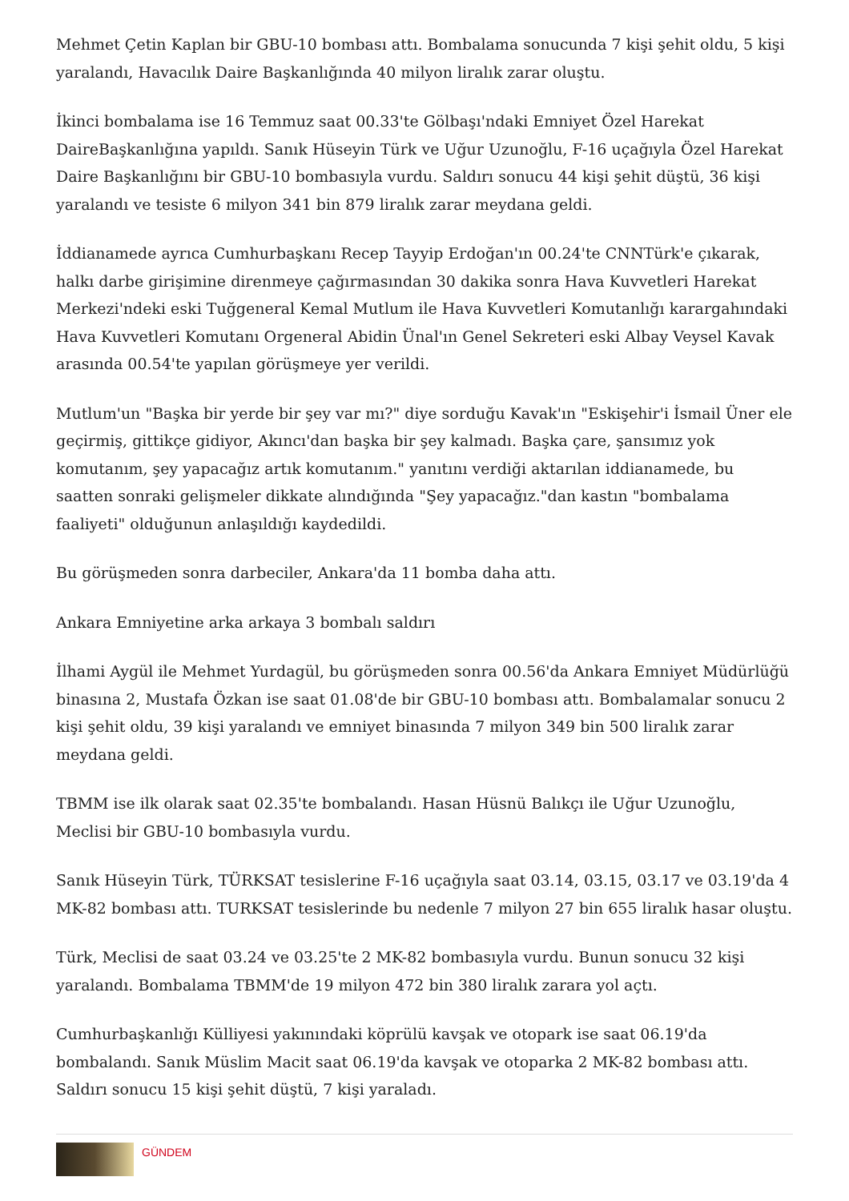Mehmet Çetin Kaplan bir GBU-10 bombası attı. Bombalama sonucunda 7 kişi şehit oldu, 5 kişi yaralandı, Havacılık Daire Başkanlığında 40 milyon liralık zarar oluştu.
İkinci bombalama ise 16 Temmuz saat 00.33'te Gölbaşı'ndaki Emniyet Özel Harekat DaireBaşkanlığına yapıldı. Sanık Hüseyin Türk ve Uğur Uzunoğlu, F-16 uçağıyla Özel Harekat Daire Başkanlığını bir GBU-10 bombasıyla vurdu. Saldırı sonucu 44 kişi şehit düştü, 36 kişi yaralandı ve tesiste 6 milyon 341 bin 879 liralık zarar meydana geldi.
İddianamede ayrıca Cumhurbaşkanı Recep Tayyip Erdoğan'ın 00.24'te CNNTürk'e çıkarak, halkı darbe girişimine direnmeye çağırmasından 30 dakika sonra Hava Kuvvetleri Harekat Merkezi'ndeki eski Tuğgeneral Kemal Mutlum ile Hava Kuvvetleri Komutanlığı karargahındaki Hava Kuvvetleri Komutanı Orgeneral Abidin Ünal'ın Genel Sekreteri eski Albay Veysel Kavak arasında 00.54'te yapılan görüşmeye yer verildi.
Mutlum'un "Başka bir yerde bir şey var mı?" diye sorduğu Kavak'ın "Eskişehir'i İsmail Üner ele geçirmiş, gittikçe gidiyor, Akıncı'dan başka bir şey kalmadı. Başka çare, şansımız yok komutanım, şey yapacağız artık komutanım." yanıtını verdiği aktarılan iddianamede, bu saatten sonraki gelişmeler dikkate alındığında "Şey yapacağız."dan kastın "bombalama faaliyeti" olduğunun anlaşıldığı kaydedildi.
Bu görüşmeden sonra darbeciler, Ankara'da 11 bomba daha attı.
Ankara Emniyetine arka arkaya 3 bombalı saldırı
İlhami Aygül ile Mehmet Yurdagül, bu görüşmeden sonra 00.56'da Ankara Emniyet Müdürlüğü binasına 2, Mustafa Özkan ise saat 01.08'de bir GBU-10 bombası attı. Bombalamalar sonucu 2 kişi şehit oldu, 39 kişi yaralandı ve emniyet binasında 7 milyon 349 bin 500 liralık zarar meydana geldi.
TBMM ise ilk olarak saat 02.35'te bombalandı. Hasan Hüsnü Balıkçı ile Uğur Uzunoğlu, Meclisi bir GBU-10 bombasıyla vurdu.
Sanık Hüseyin Türk, TÜRKSAT tesislerine F-16 uçağıyla saat 03.14, 03.15, 03.17 ve 03.19'da 4 MK-82 bombası attı. TURKSAT tesislerinde bu nedenle 7 milyon 27 bin 655 liralık hasar oluştu.
Türk, Meclisi de saat 03.24 ve 03.25'te 2 MK-82 bombasıyla vurdu. Bunun sonucu 32 kişi yaralandı. Bombalama TBMM'de 19 milyon 472 bin 380 liralık zarara yol açtı.
Cumhurbaşkanlığı Külliyesi yakınındaki köprülü kavşak ve otopark ise saat 06.19'da bombalandı. Sanık Müslim Macit saat 06.19'da kavşak ve otoparka 2 MK-82 bombası attı. Saldırı sonucu 15 kişi şehit düştü, 7 kişi yaraladı.
GÜNDEM